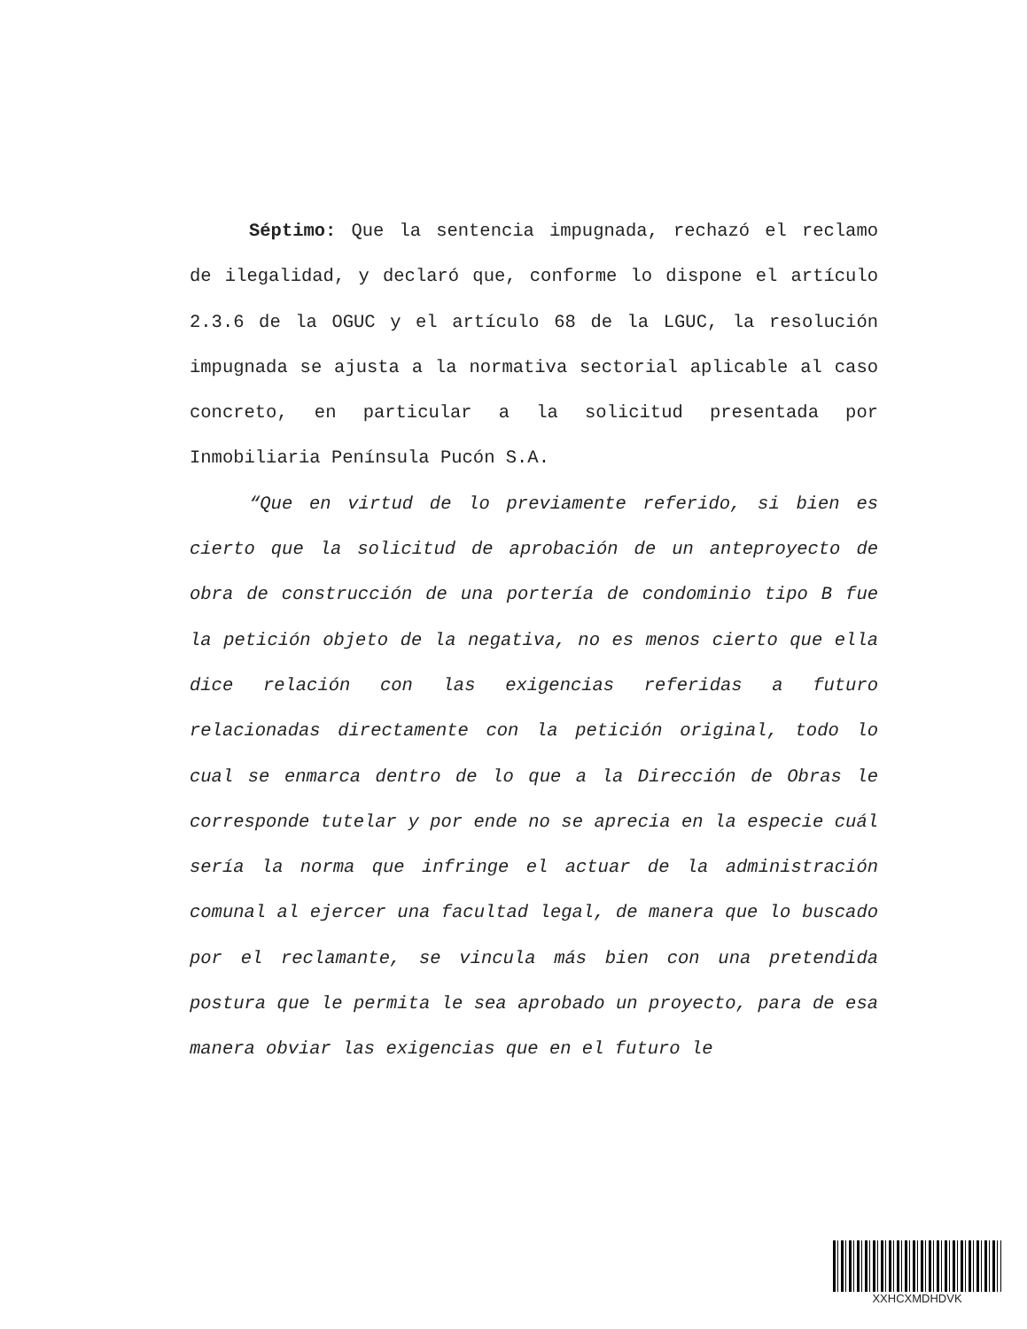Séptimo: Que la sentencia impugnada, rechazó el reclamo de ilegalidad, y declaró que, conforme lo dispone el artículo 2.3.6 de la OGUC y el artículo 68 de la LGUC, la resolución impugnada se ajusta a la normativa sectorial aplicable al caso concreto, en particular a la solicitud presentada por Inmobiliaria Península Pucón S.A.
“Que en virtud de lo previamente referido, si bien es cierto que la solicitud de aprobación de un anteproyecto de obra de construcción de una portería de condominio tipo B fue la petición objeto de la negativa, no es menos cierto que ella dice relación con las exigencias referidas a futuro relacionadas directamente con la petición original, todo lo cual se enmarca dentro de lo que a la Dirección de Obras le corresponde tutelar y por ende no se aprecia en la especie cuál sería la norma que infringe el actuar de la administración comunal al ejercer una facultad legal, de manera que lo buscado por el reclamante, se vincula más bien con una pretendida postura que le permita le sea aprobado un proyecto, para de esa manera obviar las exigencias que en el futuro le
XXHCXMDHDVK